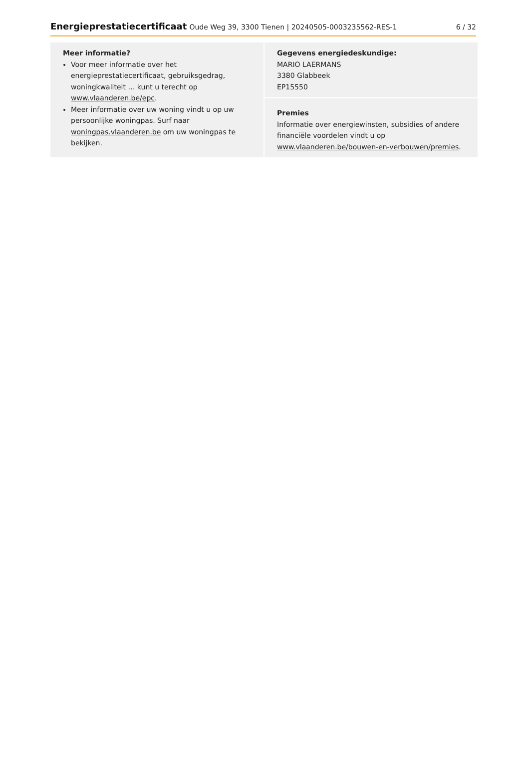Energieprestatiecertificaat Oude Weg 39, 3300 Tienen | 20240505-0003235562-RES-1
6 / 32
Meer informatie?
Voor meer informatie over het energieprestatiecertificaat, gebruiksgedrag, woningkwaliteit … kunt u terecht op www.vlaanderen.be/epc.
Meer informatie over uw woning vindt u op uw persoonlijke woningpas. Surf naar woningpas.vlaanderen.be om uw woningpas te bekijken.
Gegevens energiedeskundige:
MARIO LAERMANS
3380 Glabbeek
EP15550
Premies
Informatie over energiewinsten, subsidies of andere financiële voordelen vindt u op www.vlaanderen.be/bouwen-en-verbouwen/premies.